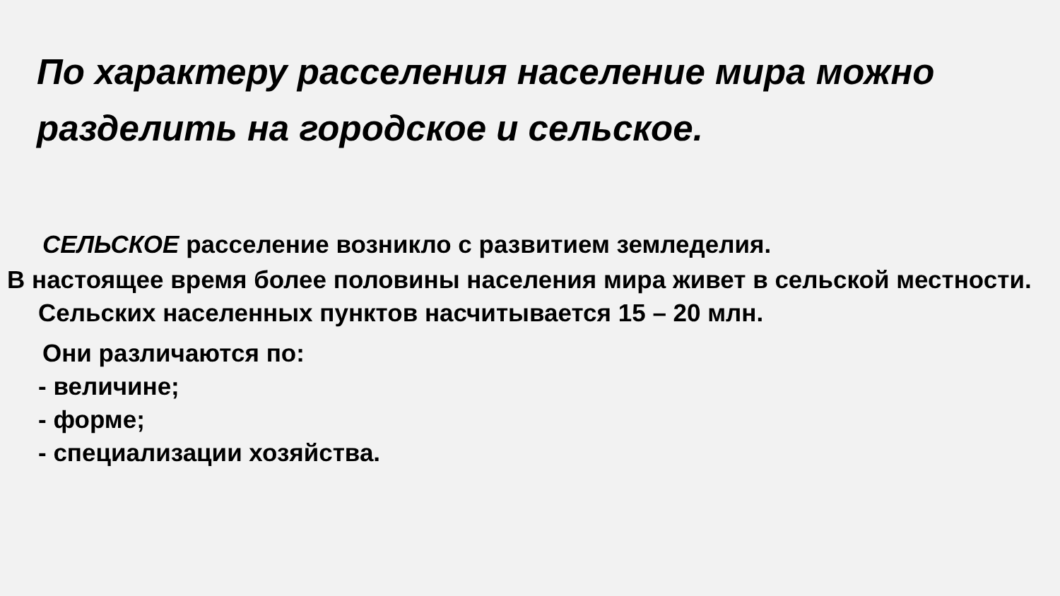По характеру расселения население мира можно разделить на городское и сельское.
СЕЛЬСКОЕ расселение возникло с развитием земледелия.
В настоящее время более половины населения мира живет в сельской местности. Сельских населенных пунктов насчитывается 15 – 20 млн.
Они различаются по:
- величине;
- форме;
- специализации хозяйства.